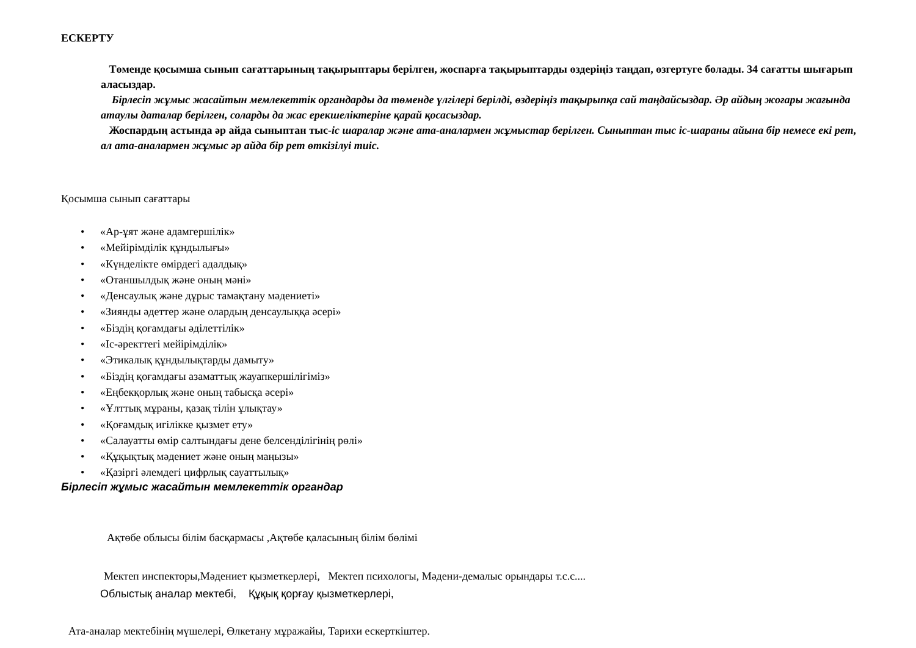ЕСКЕРТУ
Төменде қосымша сынып сағаттарының тақырыптары берілген, жоспарға тақырыптарды өздеріңіз таңдап, өзгертуге болады. 34 сағатты шығарып аласыздар.
Бірлесіп жұмыс жасайтын мемлекеттік органдарды да төменде үлгілері берілді, өздеріңіз тақырыпқа сай таңдайсыздар. Әр айдың жоғары жағында атаулы даталар берілген, соларды да жас ерекшеліктеріне қарай қосасыздар.
Жоспардың астында әр айда сыныптан тыс-іс шаралар және ата-аналармен жұмыстар берілген. Сыныптан тыс іс-шараны айына бір немесе екі рет, ал ата-аналармен жұмыс әр айда бір рет өткізілуі тиіс.
Қосымша сынып сағаттары
• «Ар-ұят және адамгершілік»
• «Мейірімділік құндылығы»
• «Күнделікте өмірдегі адалдық»
• «Отаншылдық және оның мәні»
• «Денсаулық және дұрыс тамақтану мәдениеті»
• «Зиянды әдеттер және олардың денсаулыққа әсері»
• «Біздің қоғамдағы әділеттілік»
• «Іс-әректтегі мейірімділік»
• «Этикалық құндылықтарды дамыту»
• «Біздің қоғамдағы азаматтық жауапкершілігіміз»
• «Еңбекқорлық және оның табысқа әсері»
• «Ұлттық мұраны, қазақ тілін ұлықтау»
• «Қоғамдық игілікке қызмет ету»
• «Салауатты өмір салтындағы дене белсенділігінің рөлі»
• «Құқықтық мәдениет және оның маңызы»
• «Қазіргі әлемдегі цифрлық сауаттылық»
Бірлесіп жұмыс жасайтын мемлекеттік органдар
Ақтөбе облысы білім басқармасы ,Ақтөбе қаласының білім бөлімі
Мектеп инспекторы,Мәдениет қызметкерлері, Мектеп психологы, Мәдени-демалыс орындары т.с.с....
Облыстық аналар мектебі, Құқық қорғау қызметкерлері,
Ата-аналар мектебінің мүшелері, Өлкетану мұражайы, Тарихи ескерткіштер.